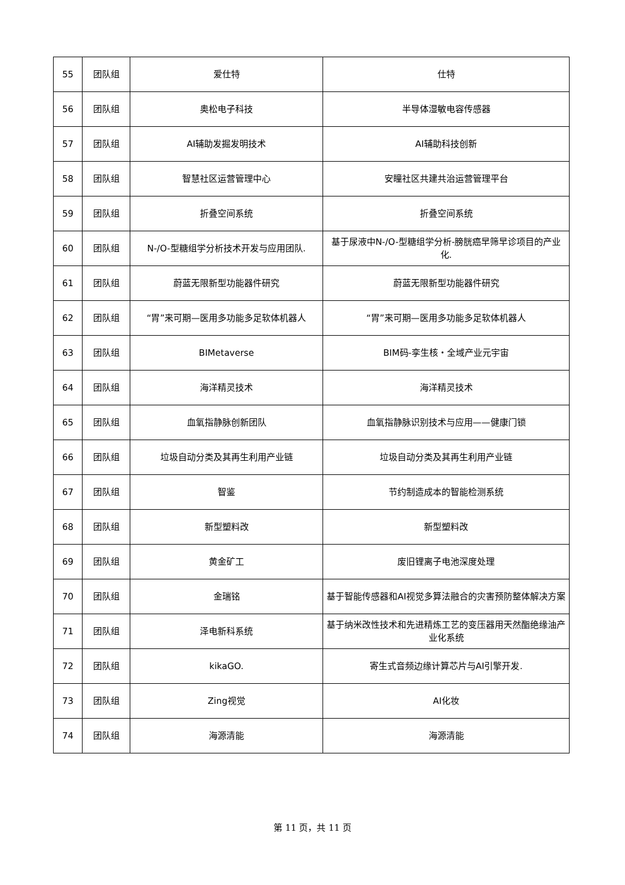| 55 | 团队组 | 爱仕特 | 仕特 |
| 56 | 团队组 | 奥松电子科技 | 半导体湿敏电容传感器 |
| 57 | 团队组 | AI辅助发掘发明技术 | AI辅助科技创新 |
| 58 | 团队组 | 智慧社区运营管理中心 | 安瞳社区共建共治运营管理平台 |
| 59 | 团队组 | 折叠空间系统 | 折叠空间系统 |
| 60 | 团队组 | N-/O-型糖组学分析技术开发与应用团队. | 基于尿液中N-/O-型糖组学分析-膀胱癌早筛早诊项目的产业化. |
| 61 | 团队组 | 蔚蓝无限新型功能器件研究 | 蔚蓝无限新型功能器件研究 |
| 62 | 团队组 | “胃”来可期—医用多功能多足软体机器人 | “胃”来可期—医用多功能多足软体机器人 |
| 63 | 团队组 | BIMetaverse | BIM码-孪生核・全域产业元宇宙 |
| 64 | 团队组 | 海洋精灵技术 | 海洋精灵技术 |
| 65 | 团队组 | 血氧指静脉创新团队 | 血氧指静脉识别技术与应用——健康门锁 |
| 66 | 团队组 | 垃圾自动分类及其再生利用产业链 | 垃圾自动分类及其再生利用产业链 |
| 67 | 团队组 | 智鉴 | 节约制造成本的智能检测系统 |
| 68 | 团队组 | 新型塑料改 | 新型塑料改 |
| 69 | 团队组 | 黄金矿工 | 废旧锂离子电池深度处理 |
| 70 | 团队组 | 金瑞铭 | 基于智能传感器和AI视觉多算法融合的灾害预防整体解决方案 |
| 71 | 团队组 | 泽电新科系统 | 基于纳米改性技术和先进精炼工艺的变压器用天然酯绝缘油产业化系统 |
| 72 | 团队组 | kikaGO. | 寄生式音频边缘计算芯片与AI引擎开发. |
| 73 | 团队组 | Zing视觉 | AI化妆 |
| 74 | 团队组 | 海源清能 | 海源清能 |
第 11 页，共 11 页